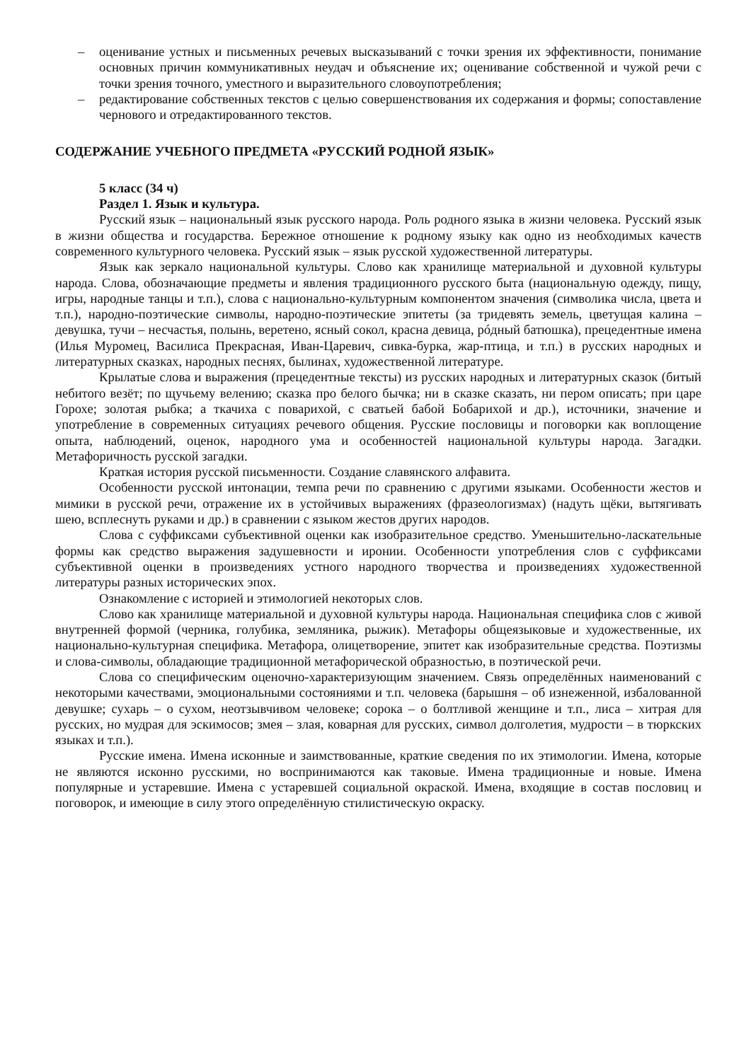– оценивание устных и письменных речевых высказываний с точки зрения их эффективности, понимание основных причин коммуникативных неудач и объяснение их; оценивание собственной и чужой речи с точки зрения точного, уместного и выразительного словоупотребления;
– редактирование собственных текстов с целью совершенствования их содержания и формы; сопоставление чернового и отредактированного текстов.
СОДЕРЖАНИЕ УЧЕБНОГО ПРЕДМЕТА «РУССКИЙ РОДНОЙ ЯЗЫК»
5 класс (34 ч)
Раздел 1. Язык и культура.
Русский язык – национальный язык русского народа. Роль родного языка в жизни человека. Русский язык в жизни общества и государства. Бережное отношение к родному языку как одно из необходимых качеств современного культурного человека. Русский язык – язык русской художественной литературы.
Язык как зеркало национальной культуры. Слово как хранилище материальной и духовной культуры народа. Слова, обозначающие предметы и явления традиционного русского быта (национальную одежду, пищу, игры, народные танцы и т.п.), слова с национально-культурным компонентом значения (символика числа, цвета и т.п.), народно-поэтические символы, народно-поэтические эпитеты (за тридевять земель, цветущая калина – девушка, тучи – несчастья, полынь, веретено, ясный сокол, красна девица, рóдный батюшка), прецедентные имена (Илья Муромец, Василиса Прекрасная, Иван-Царевич, сивка-бурка, жар-птица, и т.п.) в русских народных и литературных сказках, народных песнях, былинах, художественной литературе.
Крылатые слова и выражения (прецедентные тексты) из русских народных и литературных сказок (битый небитого везёт; по щучьему велению; сказка про белого бычка; ни в сказке сказать, ни пером описать; при царе Горохе; золотая рыбка; а ткачиха с поварихой, с сватьей бабой Бобарихой и др.), источники, значение и употребление в современных ситуациях речевого общения. Русские пословицы и поговорки как воплощение опыта, наблюдений, оценок, народного ума и особенностей национальной культуры народа. Загадки. Метафоричность русской загадки.
Краткая история русской письменности. Создание славянского алфавита.
Особенности русской интонации, темпа речи по сравнению с другими языками. Особенности жестов и мимики в русской речи, отражение их в устойчивых выражениях (фразеологизмах) (надуть щёки, вытягивать шею, всплеснуть руками и др.) в сравнении с языком жестов других народов.
Слова с суффиксами субъективной оценки как изобразительное средство. Уменьшительно-ласкательные формы как средство выражения задушевности и иронии. Особенности употребления слов с суффиксами субъективной оценки в произведениях устного народного творчества и произведениях художественной литературы разных исторических эпох.
Ознакомление с историей и этимологией некоторых слов.
Слово как хранилище материальной и духовной культуры народа. Национальная специфика слов с живой внутренней формой (черника, голубика, земляника, рыжик). Метафоры общеязыковые и художественные, их национально-культурная специфика. Метафора, олицетворение, эпитет как изобразительные средства. Поэтизмы и слова-символы, обладающие традиционной метафорической образностью, в поэтической речи.
Слова со специфическим оценочно-характеризующим значением. Связь определённых наименований с некоторыми качествами, эмоциональными состояниями и т.п. человека (барышня – об изнеженной, избалованной девушке; сухарь – о сухом, неотзывчивом человеке; сорока – о болтливой женщине и т.п., лиса – хитрая для русских, но мудрая для эскимосов; змея – злая, коварная для русских, символ долголетия, мудрости – в тюркских языках и т.п.).
Русские имена. Имена исконные и заимствованные, краткие сведения по их этимологии. Имена, которые не являются исконно русскими, но воспринимаются как таковые. Имена традиционные и новые. Имена популярные и устаревшие. Имена с устаревшей социальной окраской. Имена, входящие в состав пословиц и поговорок, и имеющие в силу этого определённую стилистическую окраску.